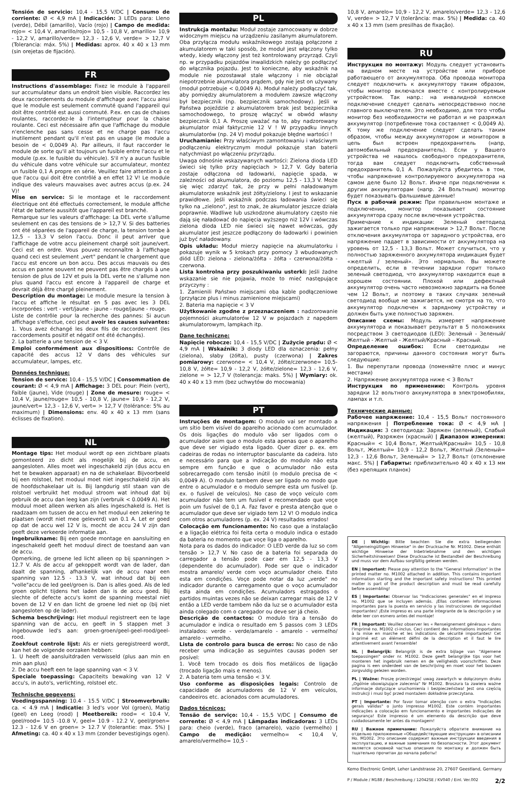Tensión de servicio: 10,4 - 15,5 V/DC | Consumo de corriente: Ø < 4,9 mA | Indicación: 3 LEDs para: Lleno (verde), Débil (amarillo), Vacío (rojo) | Campo de medida: rojo= < 10,4 V, amarillo/rojo= 10,5 - 10,8 V, amarillo= 10,9 - 12,2 V, amarillo/verde= 12,3 - 12,6 V, verde= > 12,7 V (Tolerancia: máx. 5%) | Medidas: aprox. 40 x 40 x 13 mm (sin orejetas de fijación).
FR
Instructions d'assemblage: Fixez le module à l'appareil sur accumulateur dans un endroit bien visible. Raccordez les deux raccordements du module d'affichage avec l'accu ainsi que le module est seulement commuté quand l'appareil qui doit être contrôlé est aussi commuté. P.ex. en cas de chaises roulantes, raccordez-le à l'interrupteur pour la chaise roulante. Ceci est nécessaire afin que l'affichage du module n'enclenche pas sans cesse et ne charge pas l'accu inutilement pendant qu'il n'est pas en usage (le module a besoin de < 0,0049 A). Par ailleurs, il faut raccorder le module de sorte qu'il ait toujours un fusible entre l'accu et le module (p.ex. le fusible du véhicule). S'il n'y a aucun fusible du véhicule dans votre véhicule sur accumulateur, montez un fusible 0,1 A propre en série. Veuillez faire attention à ce que l'accu qui doit être contrôlé a en effet 12 V! Le module indique des valeurs mauvaises avec autres accus (p.ex. 24 V)!
Mise en service: Si le montage et le raccordement électrique ont été effectués correctement, le module affiche l'état de batterie aussitôt que l'appareil est branché.
Remarque sur les valeurs d'affichage: La DEL verte s'allume seulement en cas des tensions de > 12,7 V. Si des batteries ont été séparées de l'appareil de charge, la tension tombe à 12,5 – 13,3 V selon l'accu. Donc il peut arriver que l'affichage de votre accu pleinement chargé soit jaune/vert. Ceci est en ordre. Vous pouvez reconnaître à l'affichage quand ceci est seulement „vert" pendant le chargement que l'accu est encore un bon accu. Des accus mauvais ou des accus en panne souvent ne peuvent pas être chargés à une tension de plus de 12V et puis la DEL verte ne s'allume non plus quand l'accu est encore à l'appareil de charge et devrait déjà être chargé pleinement.
Description du montage: Le module mesure la tension à l'accu et affiche le résultat en 5 pas avec les 3 DEL incorporées : vert - vert/jaune - jaune - rouge/jaune - rouge.
Liste de contrôle pour la recherche des pannes: Si aucun affichage s'effectue, ceci peut avoir les causes suivantes:
1. Vous avez échangé les deux fils de raccordement (les raccordements positif et négatif ont été échangés).
2. La batterie a une tension de < 3 V.
Emploi conformément aux dispositions: Contrôle de capacité des accus 12 V dans des véhicules sur accumulateur, lampes, etc.
Données technique:
Tension de service: 10,4 - 15,5 V/DC | Consommation de courant: Ø < 4,9 mA | Affichage: 3 DEL pour: Plein (vert), Faible (jaune), Vide (rouge) | Zone de mesure: rouge= < 10,4 V, jaune/rouge= 10,5 - 10,8 V, jaune= 10,9 - 12,2 V, jaune/vert= 12,3 - 12,6 V, vert= > 12,7 V (tolérance: 5% au maximum) | Dimensions: env. 40 x 40 x 13 mm (sans éclisses de fixation).
NL
Montage tips: Het moduul wordt op een zichtbare plaats gemonteerd zo dicht als mogelijk bij de accu, en aangesloten. Alles moet wel ingeschakeld zijn (dus accu en het te bewaken apparaat) en na de schakelaar. Bijvoorbeeld bij een rolstoel, het moduul moet niet ingeschakeld zijn als de hoofdschakelaar uit is. Bij langdurig stil staan van de rolstoel verbruikt het moduul stroom wat inhoud dat bij gebruik de accu dan leeg kan zijn (verbruik < 0.0049 A). Het moduul moet alleen werken als alles ingeschakeld is. Het is raadzaam om tussen de accu en het moduul een zekering te plaatsen (wordt niet mee geleverd) van 0.1 A. Let er goed op dat de accu wel 12 V is, mocht de accu 24 V zijn dan geeft deze verkeerde informatie aan.
Ingebruikname: Bij een goede montage en aansluiting en ingeschakeld geeft het moduul direct de toestand aan van de accu.
Opmerking, de groene led licht alleen op bij spanningen > 12.7 V. Als de accu af gekoppelt wordt van de lader, dan daalt de spanning, afhankelijk van de accu naar een spanning van 12.5 - 13.3 V, wat inhoud dat bij een "volle"accu de led geel/groen is. Dan is alles goed. Als de led groen oplicht tijdens het laden dan is de accu goed. Bij slechte of defecte accu's komt de spanning meestal niet boven de 12 V en dan licht de groene led niet op (bij niet aangesloten op de lader).
Schema beschrijving: Het moduul registreert een te lage spanning van de accu, en geeft in 5 stappen met 3 ingebouwde led's aan: groen-groen/geel-geel-rood/geel-rood.
Zoekfout controle lijst: Als er niets geregistreerd wordt, kan het de volgende oorzaken hebben:
1. U heeft de aansluitdraden verwisseld (plus aan min en min aan plus)
2. De accu heeft een te lage spanning van < 3 V.
Speciale toepassing: Capaciteits bewaking van 12 V accu's, in auto's, verlichting, rolstoel etc.
Technische gegevens:
Voedingsspanning: 10.4 - 15.5 V/DC | Stroomverbruik: ca. < 4.9 mA | Indicatie: 3 led's voor Vol (groen), Matig (geel) en Leeg (rood) | Meetbereik: rood= < 10.4 V, geel/rood= 10.5 -10.8 V, geel= 10.9 - 12.2 V, geel/groen= 12.3 - 12.6 V en groen= > 12.7 V (tolerantie: max. 5%) | Afmeting: ca. 40 x 40 x 13 mm (zonder bevestigings ogen).
PL
Instrukcja montażu: Moduł zostaje zamocowany w dobrze widocznym miejscu na urządzeniu zasilanym akumulatorem. Oba przyłącza modułu wskaźnikowego zostają połączone z akumulatorem w taki sposób, że moduł jest włączony tylko wtedy, kiedy włączony jest też kontrolowany przyrząd. Czyli np. w przypadku pojazdów inwalidzkich należy go podłączyć do włącznika pojazdu. Jest to konieczne, aby wskaźnik na module nie pozostawał stale włączony i nie obciążał niepotrzebnie akumulatora prądem, gdy nie jest on używany (moduł potrzebuje < 0,0049 A). Moduł należy podłączyć tak, aby pomiędzy akumulatorem a modułem zawsze włączony był bezpiecznik (np. bezpiecznik samochodowy). Jeśli w Państwa pojeździe z akumulatorem brak jest bezpiecznika samochodowego, to proszę włączyć w obwód własny bezpiecznik 0,1 A. Proszę uważać na to, aby nadzorowany akumulator miał faktycznie 12 V ! W przypadku innych akumulatorów (np. 24 V) moduł pokazuje błędne wartości !
Uruchamianie: Przy właściwym zamontowaniu i właściwym podłączeniu elektrycznym moduł pokazuje stan baterii natychmiast po włączeniu przyrządu.
Uwaga odnośnie wskazywanych wartości: Zielona dioda LED świeci się tylko przy napięciach > 12,7 V. Gdy bateria zostaje odłączona od ładowarki, napięcie spada, w zależności od akumulatora, do poziomu 12,5 - 13,3 V. Może się więc zdarzyć tak, że przy w pełni naładowanym akumulatorze wskaźnik jest żółty/zielony. I jest to wskazanie prawidłowe. Jeśli wskaźnik podczas ładowania świeci się tylko na „zielono", jest to znak, że akumulator jeszcze działa poprawnie. Wadliwe lub uszkodzone akumulatory często nie dają się naładować do napięcia wyższego niż 12V i wówczas zielona dioda LED nie świeci się nawet wówczas, gdy akumulator jest jeszcze podłączony do ładowarki i powinien już być naładowany.
Opis układu: Moduł mierzy napięcie na akumulatorku i pokazuje wynik w 5 krokach przy pomocy 3 wbudowanych diód LED: zielona - zielona/żółta - żółta - czerwona/żółta - czerwona.
Lista kontrolna przy poszukiwaniu usterki: Jeśli żadne wskazanie sie nie pojawia, może to mieć następujące przyczyny :
1. Zamienili Państwo miejscami oba kable podłączeniowe (przyłącze plus i minus zamienione miejscami)
2. Bateria ma napięcie < 3 V
Użytkowanie zgodne z przeznaczeniem : nadzorowanie pojemności akumulatorów 12 V w pojazdach z napędem akumulatorowym, lampkach itp.
Dane techniczne:
Napięcie robocze: 10,4 - 15,5 V/DC | Zużycie prądu: Ø < 4,9 mA | Wskaźnik: 3 diody LED dla oznaczenia: pełny (zielona), słaby (żółta), pusty (czerwona) | Zakres pomiarowy: czerwone= < 10,4 V, żółte/czerwone= 10,5-10,8 V, żółte= 10,9 - 12,2 V, żółte/zielone= 12,3 - 12,6 V, zielone = > 12,7 V (tolerancja: maks. 5%) | Wymiary: ok. 40 x 40 x 13 mm (bez uchwytów do mocowania)
PT
Instruções de montagem: O modulo vai ser montado a um sítio bem visível do aparelho acionado com acumulador. Os dois ligações do modulo vão ser ligados com o acumulador asim que o modulo esta apenas que o aparelho que deve ser vigiado esta ligado. Quer dizer p. ex. em cadeiras de rodas no interruptor basculante da cadeira. Isto e necessário para que a indicação do modulo não esta sempre em função e que o acumulador não esta sobrecarregado com tensão inútil (o modulo precisa de < 0,0049 A). O modulo tambem deve ser ligado no modo que entre o acumulador e o modulo sempre esta um fusível (p. ex. o fusível de veículos). No caso de voço veículo com acumulador não tem um fusível e recomendado que voçe poin um fusível de 0,1 A. Faz favor e presta atenção que o acumulador que deve ser vigiado tem 12 V! O modulo indica com otros acumuladores (p. ex. 24 V) resultados errados!
Colocação em funcionamento: No caso que a instalação e a ligação elétrica foi feita certa o modulo indica o estado da bateria no momento que voçe liga o aparelho.
Nota para os dados do indicador: O LED verde da luz so com tensão > 12,7 V. No caso de a bateria foi separada do carregador a tensão pode caer em 12,5 - 13,3 V (dependente do acumulador). Pode ser que o indicador mostra amarelo/ verde com voço acumulador cheio. Esto esta em condições. Voçe pode notar da luz „verde" no indicador durante o carregamento que o voço acumulador esta ainda em condições. Acumuladors estragados o partidos muintas vezes não se deixan carregar mais de 12 V então a LED verde tambem não da luz se o acumulador esta ainda colegado com o caregador ou deve ser já cheio.
Descrição de contactos: O modulo tira a tensão do acumulador e indica o resultado em 5 passos com 3 LEDs instalados: verde - verde/amarelo - amarelo - vermelho/ amarelo - vermelho.
Lista de controlo para busca de erros: No caso de não receber uma indicação as seguintes causas poden ser posível:
1. Você tem trocado os dois fios metálicos de ligação (trocado ligação mais e menos).
2. A bateria tem uma tensão < 3 V.
Uso conforme as disposições legais: Controlo de capacidade de acumuladores de 12 V em veículos, candeeiros etc. acionados com acumuladores.
Dados técnicos:
Tensão de serviço: 10,4 - 15,5 V/DC | Consumo de corrente: Ø < 4,9 mA | Lâmpadas indicadoras: 3 LEDs para: cheio (verde), fraco (amarelo), vazio (vermelho) | Campo de medição: vermelho= < 10,4 V, amarelo/vermelho= 10,5 -
10,8 V, amarelo= 10,9 - 12,2 V, amarelo/verde= 12,3 - 12,6 V, verde= > 12,7 V (tolerância: max. 5%) | Medida: ca. 40 x 40 x 13 mm (sem presilhas de fixação).
RU
Инструкция по монтажу: Модуль следует установить на видном месте на устройстве или приборе работающего от аккумулятора. Оба провода монитора следует подключить к аккумулятору таким образом, чтобы монитор включался вместе с контролируемым устройством. Так напр.: на инвалидной коляске подключение следует сделать непосредственно после главного выключателя. Это необходимо, для того чтобы монитор без необходимости не работал и не разряжал аккумулятор (потребление тока составляет < 0,0049 А). К тому же подключение следует сделать таким образом, чтобы между аккумулятором и монитором в цепь был встроен предохранитель (напр, автомобильный предохранитель). Если у Вашего устройства не нашлось свободного предохранителя, тогда вам следует подключить собственный предохранитель 0,1 А. Пожалуйста убедитесь в том, чтобы напряжение контролируемого аккумулятора на самом деле было 12 Вольт. Иначе при подключении к другим аккумуляторам (напр. 24 Вольтным) монитор будет показывать фальшивые данные!
Пуск в рабочий режим: При правильном монтаже и подключении, монитор показывает состояние аккумулятора сразу после включения устройства.
Примечание к индикации: Зеленый светодиод зажигается только при напряжении > 12,7 Вольт. После отключения аккумулятора от зарядного устройства, его напряжение падает в зависимости от аккумулятора на уровень от 12,5 - 13,3 Вольт. Может случиться, что у полностью заряженного аккумулятора индикация будет «желтый / зеленый». Это нормально. Вы можете определить, если в течении зарядки горит только зеленый светодиод, что аккумулятор находится еще в хорошем состоянии. Плохой или дефектный аккумулятор очень часто невозможно зарядить на более чем 12 Вольт, и поэтому в таких случаях зеленый светодиод вообще не зажигается, не смотря на то, что аккумулятор подключен к зарядному устройству и должен быть уже полностью заряжен.
Описание схемы: Модуль измеряет напряжение аккумулятора и показывает результат в 5 положениях посредством 3 светодиодов (LED): Зеленый - Зеленый/ Желтый - Желтый - Желтый/Красный – Красный.
Определение ошибок: Если светодиоды не загораются, причины данного состояния могут быть следующие:
1. Вы перепутали провода (поменяйте плюс и минус местами)
2. Напряжение аккумулятора ниже < 3 Вольт
Инструкция по применению: Контроль уровня зарядки 12 вольтного аккумулятора в электромобилях, лампах и т.п.
Технические данные:
Рабочее напряжение: 10,4 - 15,5 Вольт постоянного напряжения | Потребление тока: Ø < 4,9 мА | Индикация: 3 светодиода: Заряжен (зеленый), Слабый (желтый), Разряжен (красный) | Диапазон измерения: Красный= < 10,4 Вольт, Желтый/Красный= 10,5 - 10,8 Вольт, Желтый= 10,9 - 12,2 Вольт, Желтый /Зеленый= 12,3 - 12,6 Вольт, Зеленый= > 12,7 Вольт (отклонение макс. 5%) | Габариты: приблизительно 40 x 40 x 13 мм (без крепящих планок)
DE | Wichtig: Bitte beachten Sie die extra beiliegenden "Allgemeingültigen Hinweise" in der Drucksache Nr. M1002. Diese enthält wichtige Hinweise der Inbetriebnahme und den wichtigen Sicherheitshinweisen! Diese Drucksache ist Bestandteil der Beschreibung und muss vor dem Aufbau sorgfältig gelesen werden.
EN | Important: Please pay attention to the "General Information" in the printed matter no. M1002 attached in addition. This contains important information starting and the important safety instructions! This printed matter is part of the product description and must be read carefully before assembling!
ES | Importante: Observar las "Indicaciones generales" en el impreso no. M1002 que se incluyen además. ¡Ellas contienen informaciones importantes para la puesta en servicio y las instrucciones de seguridad importantes! ¡Este impreso es una parte integrante de la descripción y se debe leer con esmero antes del montaje!
FR | Important: Veuillez observer les « Renseignement généraux » dans l'imprimé no. M1002 ci-inclus. Ceci contient des informations importantes à la mise en marche et les indications de sécurité importantes! Cet imprimé est un élément défini de la description et il faut le lire attentivement avant l'ensemble!
NL | Belangrijk: Belangrijk is de extra bijlage van "Algemene toepassingen" onder nr. M1002. Deze geeft belangrijke tips voor het monteren het ingebruik nemen en de veiligheids voorschriften. Deze pagina is een onderdeel van de beschrijving en moet voor het bouwen zorgvuldig gelezen worden.
PL | Ważne: Proszę przestrzegać uwag zawartych w dołączonym druku „Ogólnie obowiązujące zalecenia" Nr M1002. Broszura ta zawiera ważne informacje dotyczące uruchomienia i bezpieczeństwa! Jest ona częścią instrukcji i musi być przed montażem dokładnie przeczytana.
PT | Importante: Por favor tomar atenção com o extra "Indicações gerais válidas" o junto impresso M1002. Este contém importantes indicações a colocação em funcionamento e importantes indicações de segurança! Este impresso é um elemento da descrição que deve cuidadosamente ler antes da montagem!
RU | Важное примечание: Пожалуйста обратите внимание на отдельно приложенные «Общедействующие инструкции» в описании Но. M1002. Это описание содержит важные инструкции введения в эксплуатацию, и важные замечания по безопасности. Этот документ является основной частью описания по монтажу и должен быть тщательно прочитан до начала работы!
Kemo Electronic GmbH, Leher Landstrasse 20, 27607 Geestland, Germany
P / Module / M188 / Beschreibung / 12042SE / KV040 / Einl. Ver.002 2/2